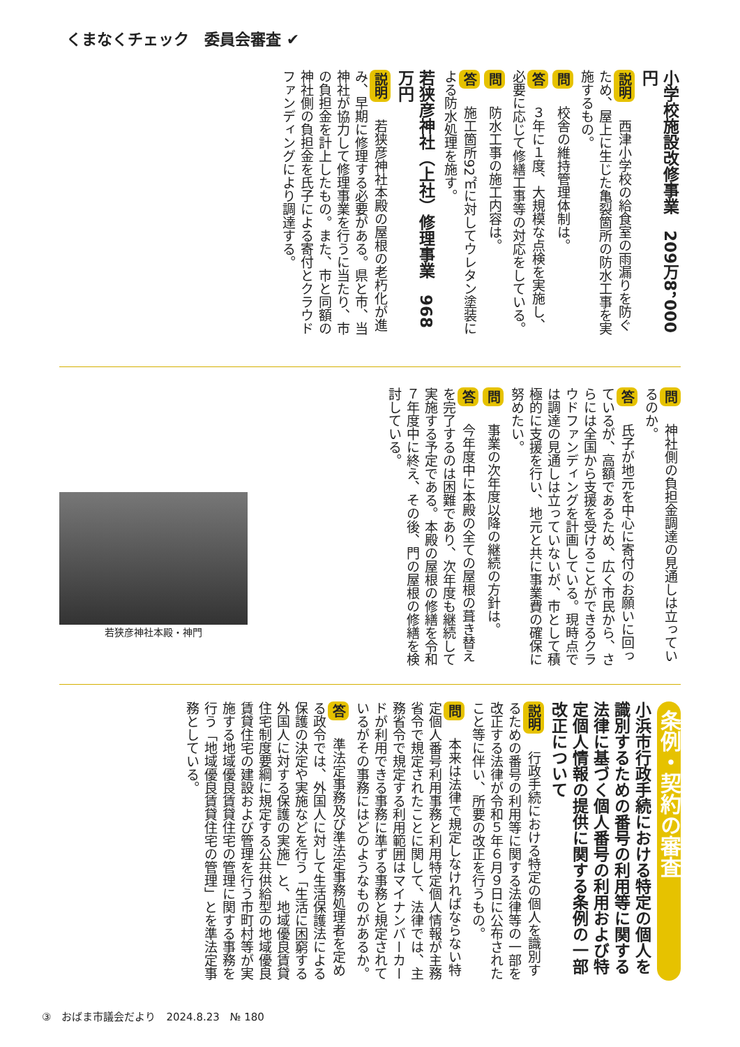くまなくチェック　委員会審査 ✔
小学校施設改修事業　209万8，000円
説明　西津小学校の給食室の雨漏りを防ぐため、屋上に生じた亀裂箇所の防水工事を実施するもの。
問　校舎の維持管理体制は。
答　３年に１度、大規模な点検を実施し、必要に応じて修繕工事等の対応をしている。
問　防水工事の施工内容は。
答　施工箇所92㎡に対してウレタン塗装による防水処理を施す。
若狭彦神社（上社）修理事業　968万円
説明　若狭彦神社本殿の屋根の老朽化が進み、早期に修理する必要がある。県と市、当神社が協力して修理事業を行うに当たり、市の負担金を計上したもの。また、市と同額の神社側の負担金を氏子による寄付とクラウドファンディングにより調達する。
問　神社側の負担金調達の見通しは立っているのか。
答　氏子が地元を中心に寄付のお願いに回っているが、高額であるため、広く市民から、さらには全国から支援を受けることができるクラウドファンディングを計画している。現時点では調達の見通しは立っていないが、市として積極的に支援を行い、地元と共に事業費の確保に努めたい。
問　事業の次年度以降の継続の方針は。
答　今年度中に本殿の全ての屋根の葺き替えを完了するのは困難であり、次年度も継続して実施する予定である。本殿の屋根の修繕を令和７年度中に終え、その後、門の屋根の修繕を検討している。
若狭彦神社本殿・神門
条例・契約の審査
小浜市行政手続における特定の個人を識別するための番号の利用等に関する法律に基づく個人番号の利用および特定個人情報の提供に関する条例の一部改正について
説明　行政手続における特定の個人を識別するための番号の利用等に関する法律等の一部を改正する法律が令和５年６月９日に公布されたこと等に伴い、所要の改正を行うもの。
問　本来は法律で規定しなければならない特定個人番号利用事務と利用特定個人情報が主務省令で規定されたことに関して、法律では、主務省令で規定する利用範囲はマイナンバーカードが利用できる事務に準ずる事務と規定されているがその事務にはどのようなものがあるか。
答　準法定事務及び準法定事務処理者を定める政令では、外国人に対して生活保護法による保護の決定や実施などを行う「生活に困窮する外国人に対する保護の実施」と、地域優良賃貸住宅制度要綱に規定する公共供給型の地域優良賃貸住宅の建設および管理を行う市町村等が実施する地域優良賃貸住宅の管理に関する事務を行う「地域優良賃貸住宅の管理」とを準法定事務としている。
③　おばま市議会だより　2024.8.23　№ 180